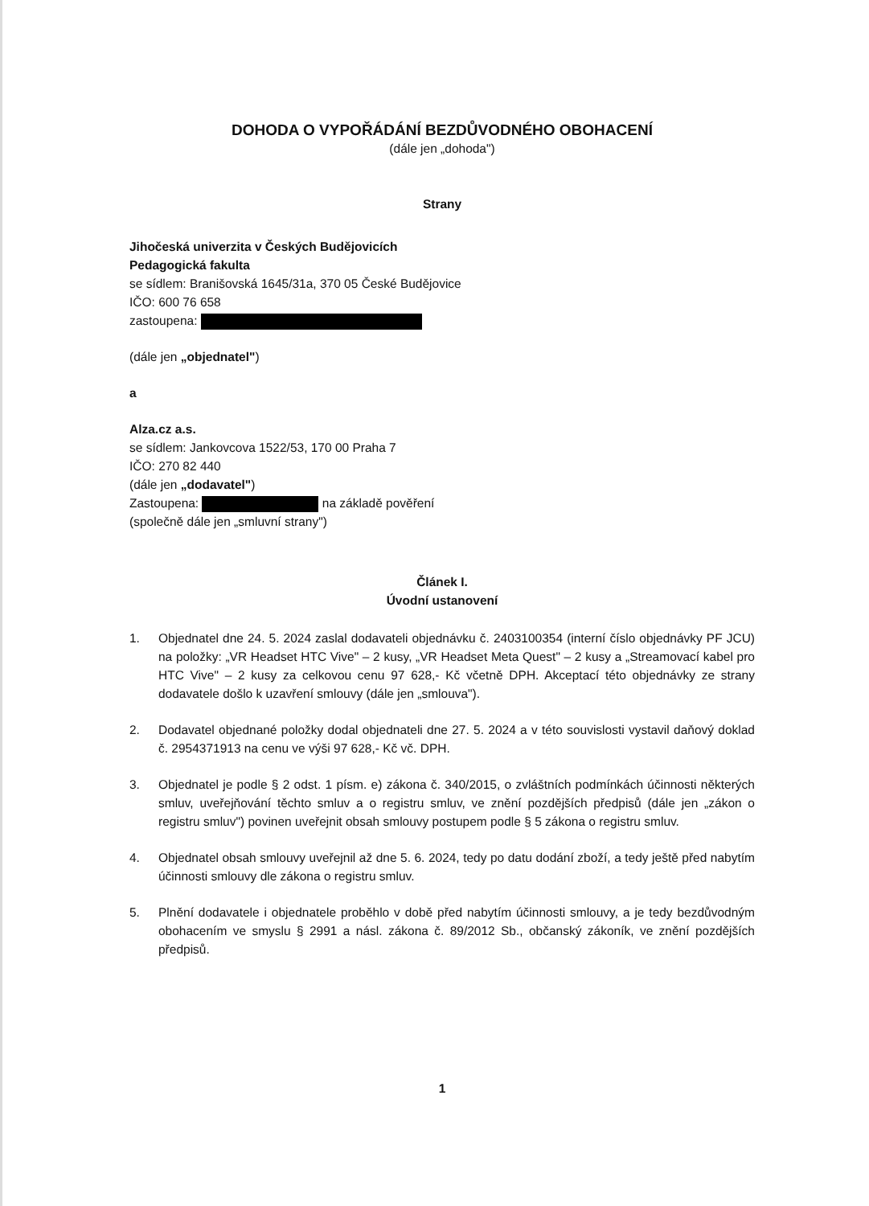DOHODA O VYPOŘÁDÁNÍ BEZDŮVODNÉHO OBOHACENÍ
(dále jen „dohoda")
Strany
Jihočeská univerzita v Českých Budějovicích
Pedagogická fakulta
se sídlem: Branišovská 1645/31a, 370 05 České Budějovice
IČO: 600 76 658
zastoupena:
(dále jen „objednatel")
a
Alza.cz a.s.
se sídlem: Jankovcova 1522/53, 170 00 Praha 7
IČO: 270 82 440
(dále jen „dodavatel")
Zastoupena: na základě pověření
(společně dále jen „smluvní strany")
Článek I.
Úvodní ustanovení
1. Objednatel dne 24. 5. 2024 zaslal dodavateli objednávku č. 2403100354 (interní číslo objednávky PF JCU) na položky: „VR Headset HTC Vive" – 2 kusy, „VR Headset Meta Quest" – 2 kusy a „Streamovací kabel pro HTC Vive" – 2 kusy za celkovou cenu 97 628,- Kč včetně DPH. Akceptací této objednávky ze strany dodavatele došlo k uzavření smlouvy (dále jen „smlouva").
2. Dodavatel objednané položky dodal objednateli dne 27. 5. 2024 a v této souvislosti vystavil daňový doklad č. 2954371913 na cenu ve výši 97 628,- Kč vč. DPH.
3. Objednatel je podle § 2 odst. 1 písm. e) zákona č. 340/2015, o zvláštních podmínkách účinnosti některých smluv, uveřejňování těchto smluv a o registru smluv, ve znění pozdějších předpisů (dále jen „zákon o registru smluv") povinen uveřejnit obsah smlouvy postupem podle § 5 zákona o registru smluv.
4. Objednatel obsah smlouvy uveřejnil až dne 5. 6. 2024, tedy po datu dodání zboží, a tedy ještě před nabytím účinnosti smlouvy dle zákona o registru smluv.
5. Plnění dodavatele i objednatele proběhlo v době před nabytím účinnosti smlouvy, a je tedy bezdůvodným obohacením ve smyslu § 2991 a násl. zákona č. 89/2012 Sb., občanský zákoník, ve znění pozdějších předpisů.
1